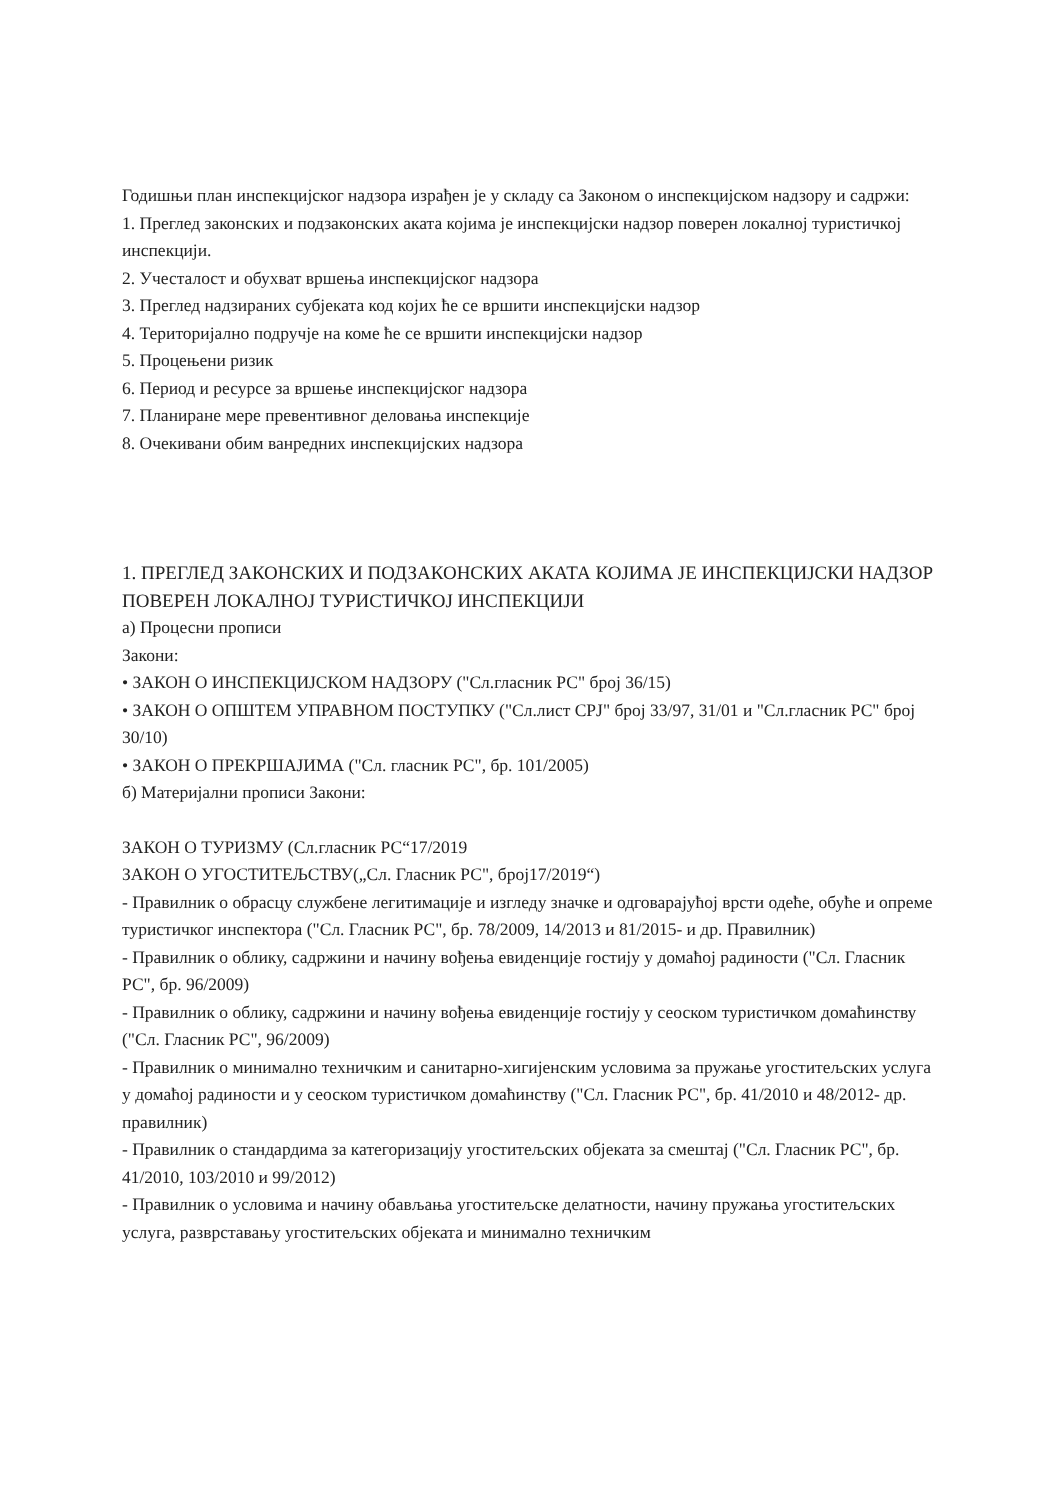Годишњи план инспекцијског надзора израђен је у складу са Законом о инспекцијском надзору и садржи:
1. Преглед законских и подзаконских аката којима је инспекцијски надзор поверен локалној туристичкој инспекцији.
2. Учесталост и обухват вршења инспекцијског надзора
3. Преглед надзираних субјеката код којих ће се вршити инспекцијски надзор
4. Територијално подручје на коме ће се вршити инспекцијски надзор
5. Процењени ризик
6. Период и ресурсе за вршење инспекцијског надзора
7. Планиране мере превентивног деловања инспекције
8. Очекивани обим ванредних инспекцијских надзора
1. ПРЕГЛЕД ЗАКОНСКИХ И ПОДЗАКОНСКИХ АКАТА КОЈИМА ЈЕ ИНСПЕКЦИЈСКИ НАДЗОР ПОВЕРЕН ЛОКАЛНОЈ ТУРИСТИЧКОЈ ИНСПЕКЦИЈИ
а) Процесни прописи
Закони:
• ЗАКОН О ИНСПЕКЦИЈСКОМ НАДЗОРУ ("Сл.гласник РС" број 36/15)
• ЗАКОН О ОПШТЕМ УПРАВНОМ ПОСТУПКУ ("Сл.лист СРЈ" број 33/97, 31/01 и "Сл.гласник РС" број 30/10)
• ЗАКОН О ПРЕКРШАЈИМА ("Сл. гласник РС", бр. 101/2005)
б) Материјални прописи Закони:
ЗАКОН О ТУРИЗМУ (Сл.гласник РС“17/2019
ЗАКОН О УГОСТИТЕЉСТВУ(„Сл. Гласник РС", број17/2019“)
- Правилник о обрасцу службене легитимације и изгледу значке и одговарајућој врсти одеће, обуће и опреме туристичког инспектора ("Сл. Гласник РС", бр. 78/2009, 14/2013 и 81/2015- и др. Правилник)
- Правилник о облику, садржини и начину вођења евиденције гостију у домаћој радиности ("Сл. Гласник РС", бр. 96/2009)
- Правилник о облику, садржини и начину вођења евиденције гостију у сеоском туристичком домаћинству ("Сл. Гласник РС", 96/2009)
- Правилник о минимално техничким и санитарно-хигијенским условима за пружање угоститељских услуга у домаћој радиности и у сеоском туристичком домаћинству ("Сл. Гласник РС", бр. 41/2010 и 48/2012- др. правилник)
- Правилник о стандардима за категоризацију угоститељских објеката за смештај ("Сл. Гласник РС", бр. 41/2010, 103/2010 и 99/2012)
- Правилник о условима и начину обављања угоститељске делатности, начину пружања угоститељских услуга, разврставању угоститељских објеката и минимално техничким